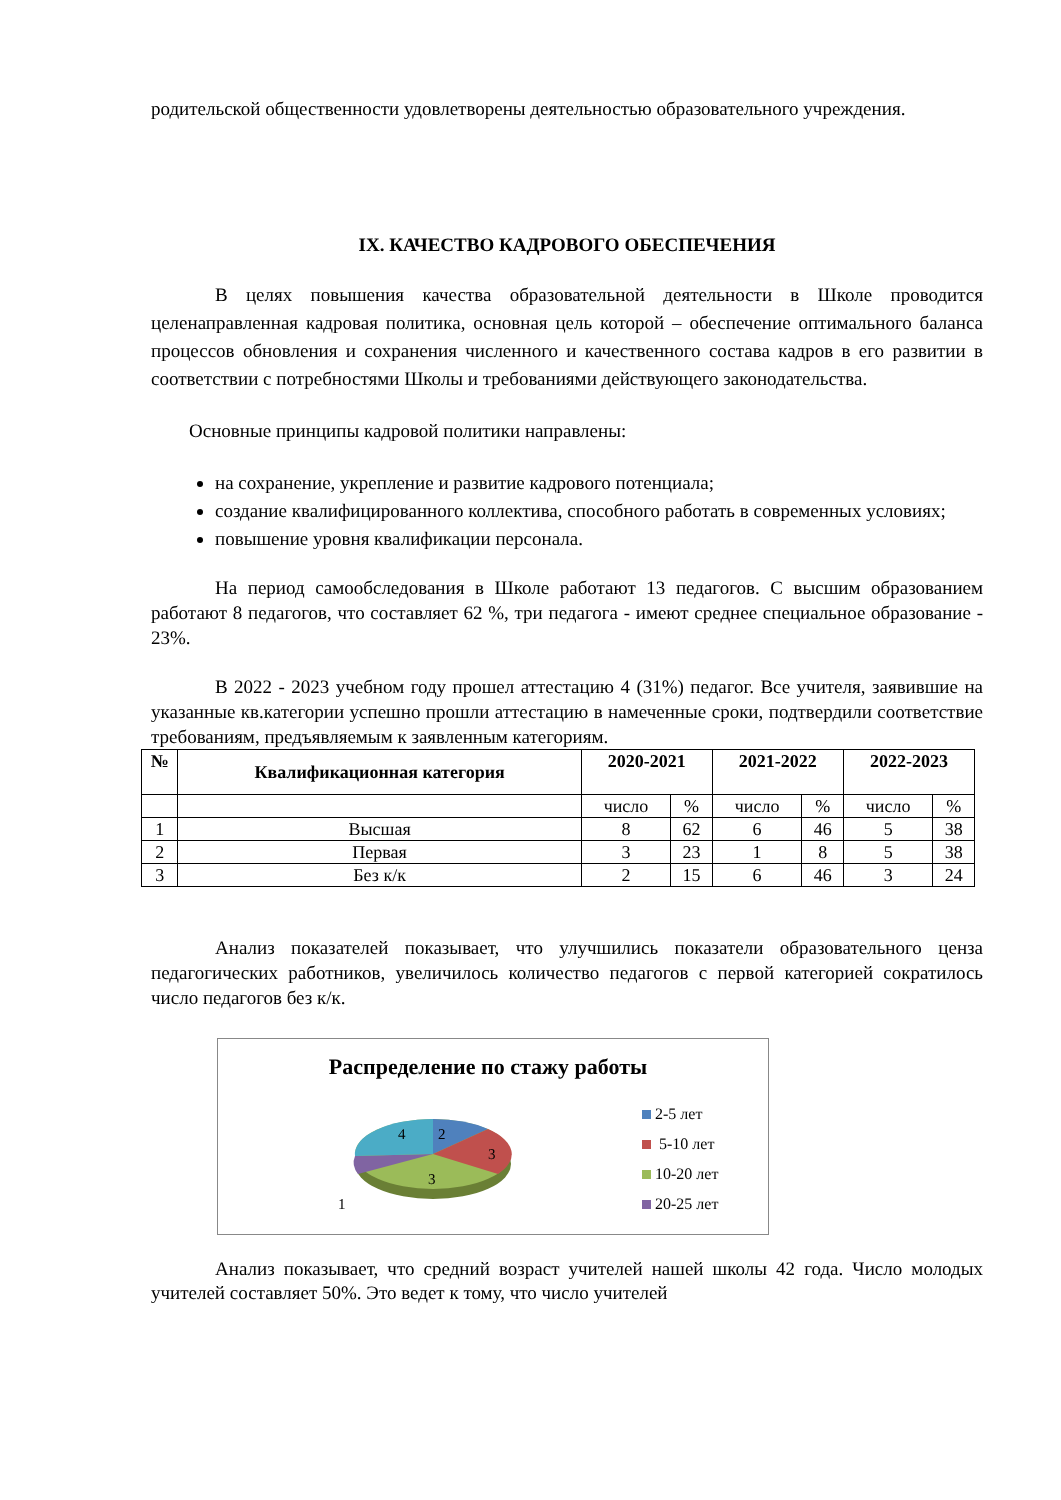родительской общественности удовлетворены деятельностью образовательного учреждения.
IX. КАЧЕСТВО КАДРОВОГО ОБЕСПЕЧЕНИЯ
В целях повышения качества образовательной деятельности в Школе проводится целенаправленная кадровая политика, основная цель которой – обеспечение оптимального баланса процессов обновления и сохранения численного и качественного состава кадров в его развитии в соответствии с потребностями Школы и требованиями действующего законодательства.
Основные принципы кадровой политики направлены:
на сохранение, укрепление и развитие кадрового потенциала;
создание квалифицированного коллектива, способного работать в современных условиях;
повышение уровня квалификации персонала.
На период самообследования в Школе работают 13 педагогов. С высшим образованием работают 8 педагогов, что составляет 62 %, три педагога - имеют среднее специальное образование - 23%.
В 2022 - 2023 учебном году прошел аттестацию 4 (31%) педагог. Все учителя, заявившие на указанные кв.категории успешно прошли аттестацию в намеченные сроки, подтвердили соответствие требованиям, предъявляемым к заявленным категориям.
| № | Квалификационная категория | 2020-2021 | | 2021-2022 | | 2022-2023 | |
| --- | --- | --- | --- | --- | --- | --- | --- |
| | | число | % | число | % | число | % |
| 1 | Высшая | 8 | 62 | 6 | 46 | 5 | 38 |
| 2 | Первая | 3 | 23 | 1 | 8 | 5 | 38 |
| 3 | Без к/к | 2 | 15 | 6 | 46 | 3 | 24 |
Анализ показателей показывает, что улучшились показатели образовательного ценза педагогических работников, увеличилось количество педагогов с первой категорией сократилось число педагогов без к/к.
Распределение по стажу работы
2
3
3
4
1
2-5 лет
5-10 лет
10-20 лет
20-25 лет
Анализ показывает, что средний возраст учителей нашей школы 42 года. Число молодых учителей составляет 50%. Это ведет к тому, что число учителей